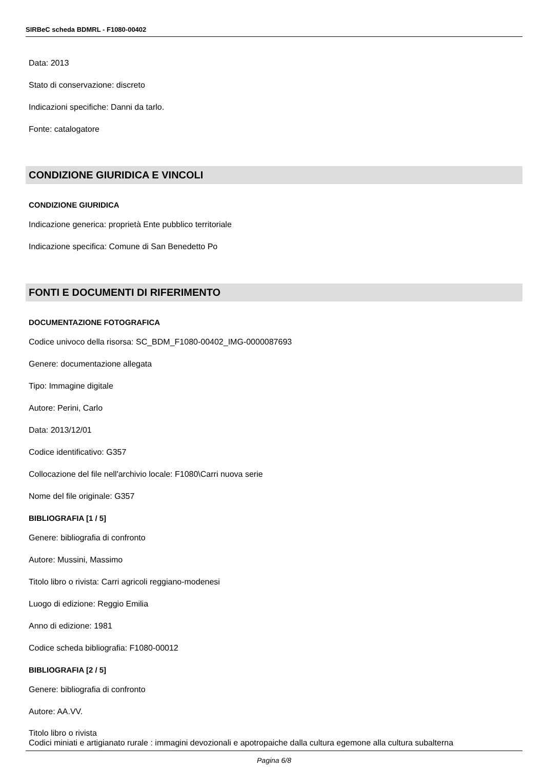SIRBeC scheda BDMRL - F1080-00402
Data: 2013
Stato di conservazione: discreto
Indicazioni specifiche: Danni da tarlo.
Fonte: catalogatore
CONDIZIONE GIURIDICA E VINCOLI
CONDIZIONE GIURIDICA
Indicazione generica: proprietà Ente pubblico territoriale
Indicazione specifica: Comune di San Benedetto Po
FONTI E DOCUMENTI DI RIFERIMENTO
DOCUMENTAZIONE FOTOGRAFICA
Codice univoco della risorsa: SC_BDM_F1080-00402_IMG-0000087693
Genere: documentazione allegata
Tipo: Immagine digitale
Autore: Perini, Carlo
Data: 2013/12/01
Codice identificativo: G357
Collocazione del file nell'archivio locale: F1080\Carri nuova serie
Nome del file originale: G357
BIBLIOGRAFIA [1 / 5]
Genere: bibliografia di confronto
Autore: Mussini, Massimo
Titolo libro o rivista: Carri agricoli reggiano-modenesi
Luogo di edizione: Reggio Emilia
Anno di edizione: 1981
Codice scheda bibliografia: F1080-00012
BIBLIOGRAFIA [2 / 5]
Genere: bibliografia di confronto
Autore: AA.VV.
Titolo libro o rivista
Codici miniati e artigianato rurale : immagini devozionali e apotropaiche dalla cultura egemone alla cultura subalterna
Pagina 6/8